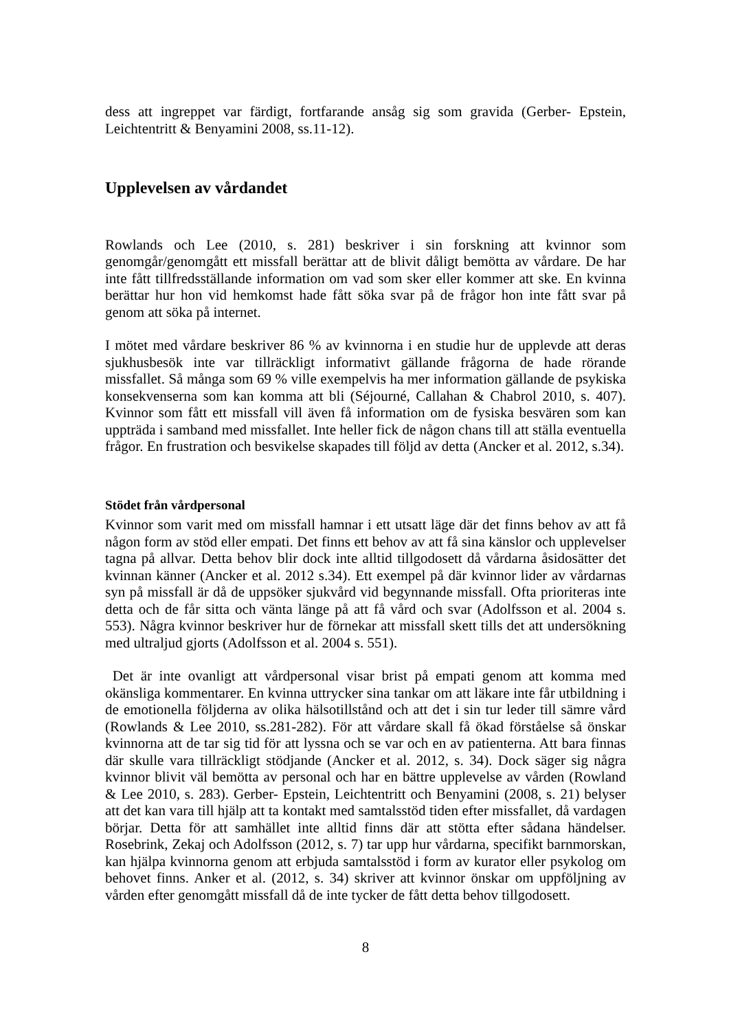dess att ingreppet var färdigt, fortfarande ansåg sig som gravida (Gerber- Epstein, Leichtentritt & Benyamini 2008, ss.11-12).
Upplevelsen av vårdandet
Rowlands och Lee (2010, s. 281) beskriver i sin forskning att kvinnor som genomgår/genomgått ett missfall berättar att de blivit dåligt bemötta av vårdare. De har inte fått tillfredsställande information om vad som sker eller kommer att ske. En kvinna berättar hur hon vid hemkomst hade fått söka svar på de frågor hon inte fått svar på genom att söka på internet.
I mötet med vårdare beskriver 86 % av kvinnorna i en studie hur de upplevde att deras sjukhusbesök inte var tillräckligt informativt gällande frågorna de hade rörande missfallet. Så många som 69 % ville exempelvis ha mer information gällande de psykiska konsekvenserna som kan komma att bli (Séjourné, Callahan & Chabrol 2010, s. 407). Kvinnor som fått ett missfall vill även få information om de fysiska besvären som kan uppträda i samband med missfallet. Inte heller fick de någon chans till att ställa eventuella frågor. En frustration och besvikelse skapades till följd av detta (Ancker et al. 2012, s.34).
Stödet från vårdpersonal
Kvinnor som varit med om missfall hamnar i ett utsatt läge där det finns behov av att få någon form av stöd eller empati. Det finns ett behov av att få sina känslor och upplevelser tagna på allvar. Detta behov blir dock inte alltid tillgodosett då vårdarna åsidosätter det kvinnan känner (Ancker et al. 2012 s.34). Ett exempel på där kvinnor lider av vårdarnas syn på missfall är då de uppsöker sjukvård vid begynnande missfall. Ofta prioriteras inte detta och de får sitta och vänta länge på att få vård och svar (Adolfsson et al. 2004 s. 553). Några kvinnor beskriver hur de förnekar att missfall skett tills det att undersökning med ultraljud gjorts (Adolfsson et al. 2004 s. 551).
Det är inte ovanligt att vårdpersonal visar brist på empati genom att komma med okänsliga kommentarer. En kvinna uttrycker sina tankar om att läkare inte får utbildning i de emotionella följderna av olika hälsotillstånd och att det i sin tur leder till sämre vård (Rowlands & Lee 2010, ss.281-282). För att vårdare skall få ökad förståelse så önskar kvinnorna att de tar sig tid för att lyssna och se var och en av patienterna. Att bara finnas där skulle vara tillräckligt stödjande (Ancker et al. 2012, s. 34). Dock säger sig några kvinnor blivit väl bemötta av personal och har en bättre upplevelse av vården (Rowland & Lee 2010, s. 283). Gerber- Epstein, Leichtentritt och Benyamini (2008, s. 21) belyser att det kan vara till hjälp att ta kontakt med samtalsstöd tiden efter missfallet, då vardagen börjar. Detta för att samhället inte alltid finns där att stötta efter sådana händelser. Rosebrink, Zekaj och Adolfsson (2012, s. 7) tar upp hur vårdarna, specifikt barnmorskan, kan hjälpa kvinnorna genom att erbjuda samtalsstöd i form av kurator eller psykolog om behovet finns. Anker et al. (2012, s. 34) skriver att kvinnor önskar om uppföljning av vården efter genomgått missfall då de inte tycker de fått detta behov tillgodosett.
8